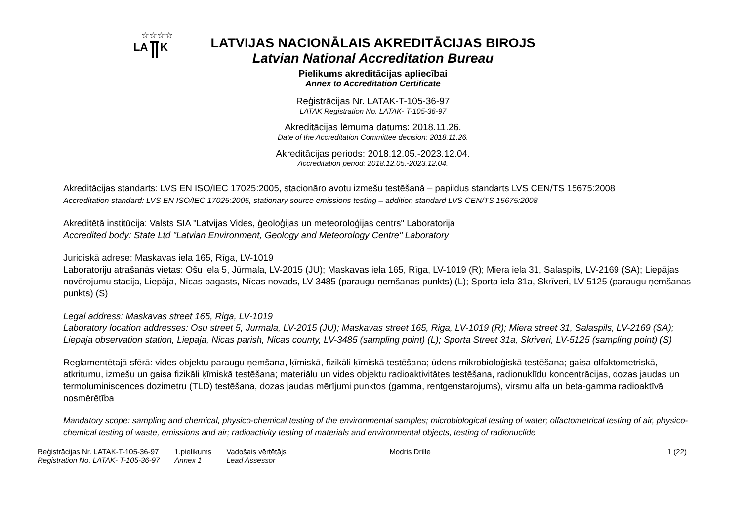LA
K
☆☆☆☆
LATVIJAS NACIONĀLAIS AKREDITĀCIJAS BIROJS
Latvian National Accreditation Bureau
Pielikums akreditācijas apliecībai
Annex to Accreditation Certificate
Reģistrācijas Nr. LATAK-T-105-36-97
LATAK Registration No. LATAK- T-105-36-97
Akreditācijas lēmuma datums: 2018.11.26.
Date of the Accreditation Committee decision: 2018.11.26.
Akreditācijas periods: 2018.12.05.-2023.12.04.
Accreditation period: 2018.12.05.-2023.12.04.
Akreditācijas standarts: LVS EN ISO/IEC 17025:2005, stacionāro avotu izmešu testēšanā – papildus standarts LVS CEN/TS 15675:2008
Accreditation standard: LVS EN ISO/IEC 17025:2005, stationary source emissions testing – addition standard LVS CEN/TS 15675:2008
Akreditētā institūcija: Valsts SIA "Latvijas Vides, ģeoloģijas un meteoroloģijas centrs" Laboratorija
Accredited body: State Ltd "Latvian Environment, Geology and Meteorology Centre" Laboratory
Juridiskā adrese: Maskavas iela 165, Rīga, LV-1019
Laboratoriju atrašanās vietas: Ošu iela 5, Jūrmala, LV-2015 (JU); Maskavas iela 165, Rīga, LV-1019 (R); Miera iela 31, Salaspils, LV-2169 (SA); Liepājas novērojumu stacija, Liepāja, Nīcas pagasts, Nīcas novads, LV-3485 (paraugu ņemšanas punkts) (L); Sporta iela 31a, Skrīveri, LV-5125 (paraugu ņemšanas punkts) (S)
Legal address: Maskavas street 165, Riga, LV-1019
Laboratory location addresses: Osu street 5, Jurmala, LV-2015 (JU); Maskavas street 165, Riga, LV-1019 (R); Miera street 31, Salaspils, LV-2169 (SA); Liepaja observation station, Liepaja, Nicas parish, Nicas county, LV-3485 (sampling point) (L); Sporta Street 31a, Skriveri, LV-5125 (sampling point) (S)
Reglamentētajā sfērā: vides objektu paraugu ņemšana, ķīmiskā, fizikāli ķīmiskā testēšana; ūdens mikrobioloģiskā testēšana; gaisa olfaktometriskā, atkritumu, izmešu un gaisa fizikāli ķīmiskā testēšana; materiālu un vides objektu radioaktivitātes testēšana, radionuklīdu koncentrācijas, dozas jaudas un termoluminiscences dozimetru (TLD) testēšana, dozas jaudas mērījumi punktos (gamma, rentgenstarojums), virsmu alfa un beta-gamma radioaktīvā nosmērētība
Mandatory scope: sampling and chemical, physico-chemical testing of the environmental samples; microbiological testing of water; olfactometrical testing of air, physico-chemical testing of waste, emissions and air; radioactivity testing of materials and environmental objects, testing of radionuclide
Reģistrācijas Nr. LATAK-T-105-36-97
Registration No. LATAK- T-105-36-97
1.pielikums
Annex 1
Vadošais vērtētājs
Lead Assessor
Modris Drille 1 (22)